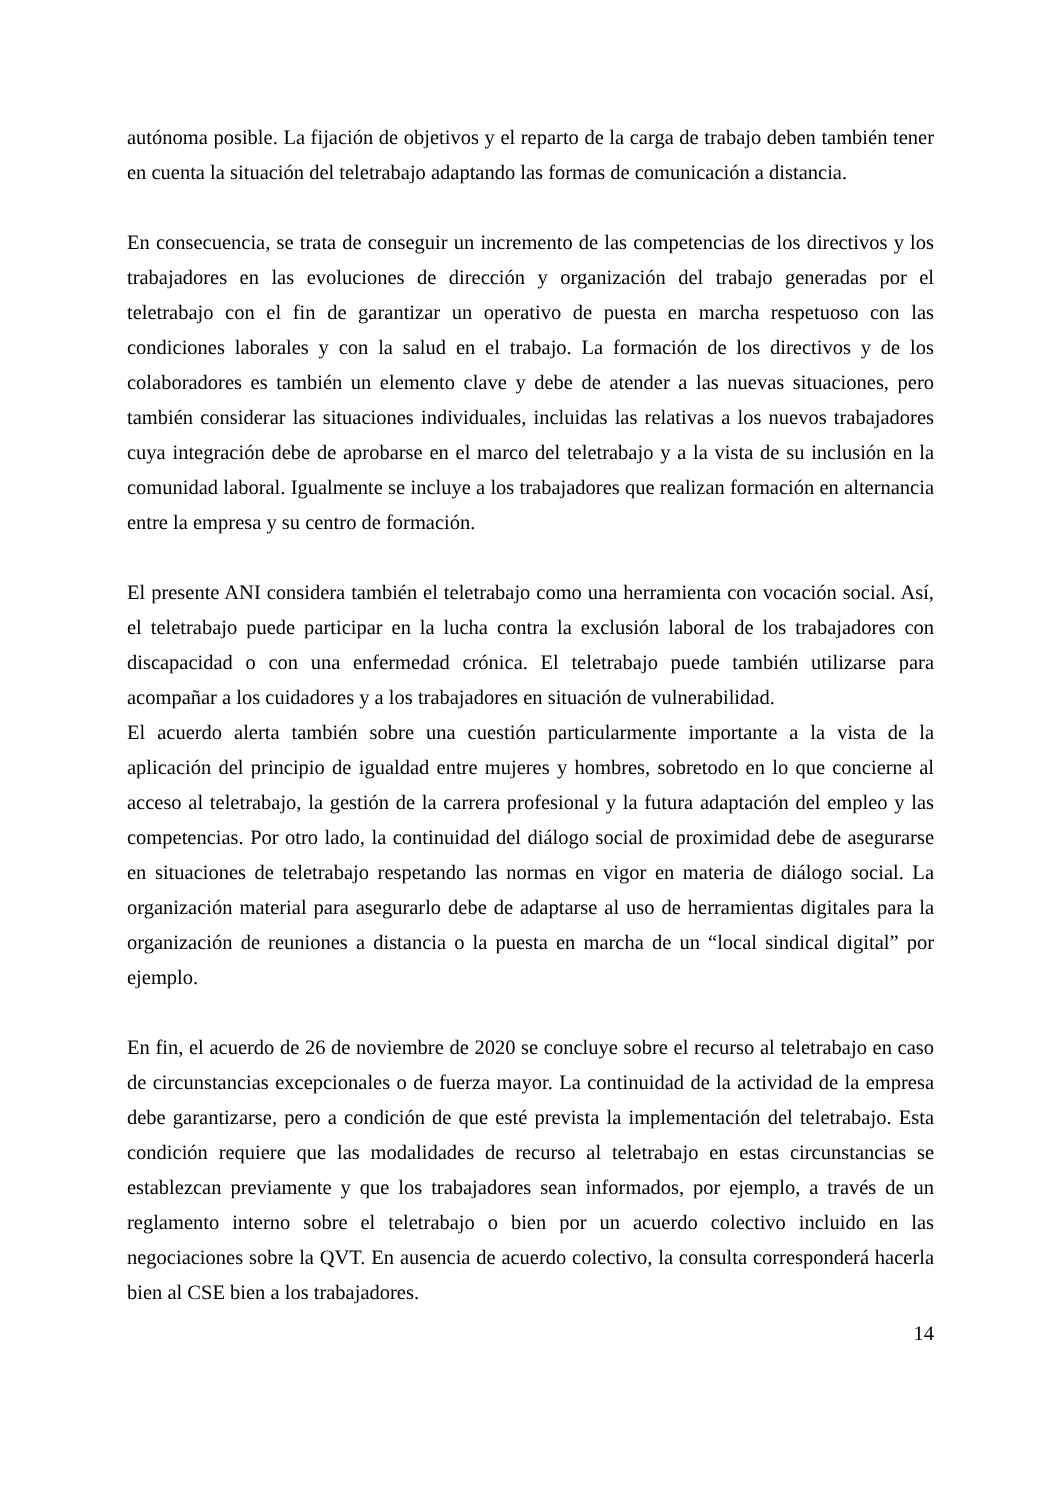autónoma posible. La fijación de objetivos y el reparto de la carga de trabajo deben también tener en cuenta la situación del teletrabajo adaptando las formas de comunicación a distancia.
En consecuencia, se trata de conseguir un incremento de las competencias de los directivos y los trabajadores en las evoluciones de dirección y organización del trabajo generadas por el teletrabajo con el fin de garantizar un operativo de puesta en marcha respetuoso con las condiciones laborales y con la salud en el trabajo. La formación de los directivos y de los colaboradores es también un elemento clave y debe de atender a las nuevas situaciones, pero también considerar las situaciones individuales, incluidas las relativas a los nuevos trabajadores cuya integración debe de aprobarse en el marco del teletrabajo y a la vista de su inclusión en la comunidad laboral. Igualmente se incluye a los trabajadores que realizan formación en alternancia entre la empresa y su centro de formación.
El presente ANI considera también el teletrabajo como una herramienta con vocación social. Así, el teletrabajo puede participar en la lucha contra la exclusión laboral de los trabajadores con discapacidad o con una enfermedad crónica. El teletrabajo puede también utilizarse para acompañar a los cuidadores y a los trabajadores en situación de vulnerabilidad.
El acuerdo alerta también sobre una cuestión particularmente importante a la vista de la aplicación del principio de igualdad entre mujeres y hombres, sobretodo en lo que concierne al acceso al teletrabajo, la gestión de la carrera profesional y la futura adaptación del empleo y las competencias. Por otro lado, la continuidad del diálogo social de proximidad debe de asegurarse en situaciones de teletrabajo respetando las normas en vigor en materia de diálogo social. La organización material para asegurarlo debe de adaptarse al uso de herramientas digitales para la organización de reuniones a distancia o la puesta en marcha de un “local sindical digital” por ejemplo.
En fin, el acuerdo de 26 de noviembre de 2020 se concluye sobre el recurso al teletrabajo en caso de circunstancias excepcionales o de fuerza mayor. La continuidad de la actividad de la empresa debe garantizarse, pero a condición de que esté prevista la implementación del teletrabajo. Esta condición requiere que las modalidades de recurso al teletrabajo en estas circunstancias se establezcan previamente y que los trabajadores sean informados, por ejemplo, a través de un reglamento interno sobre el teletrabajo o bien por un acuerdo colectivo incluido en las negociaciones sobre la QVT. En ausencia de acuerdo colectivo, la consulta corresponderá hacerla bien al CSE bien a los trabajadores.
14